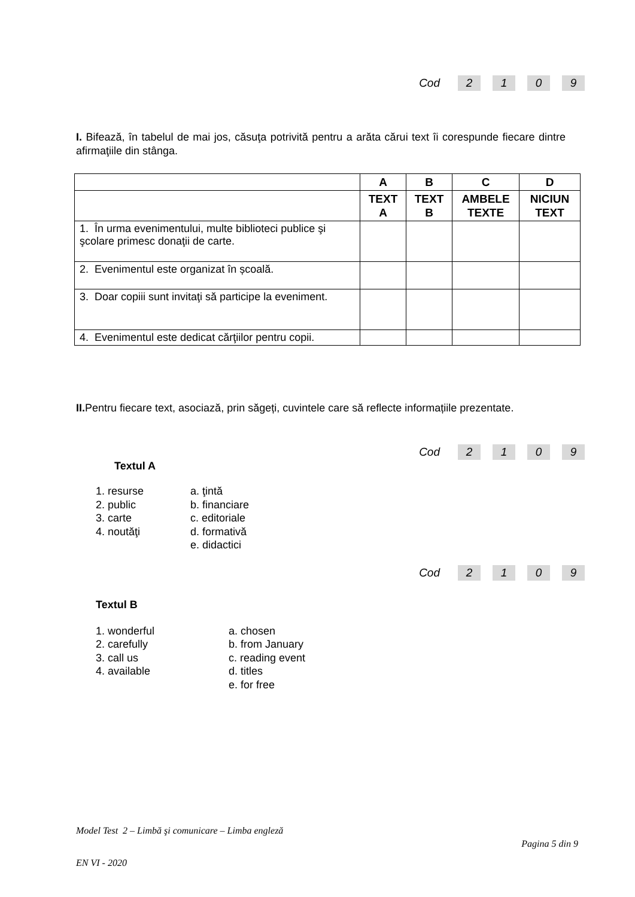Cod 2109
I. Bifează, în tabelul de mai jos, căsuţa potrivită pentru a arăta cărui text îi corespunde fiecare dintre afirmaţiile din stânga.
| | A | B | C | D |
| --- | --- | --- | --- | --- |
| | TEXT A | TEXT B | AMBELE TEXTE | NICIUN TEXT |
| 1. În urma evenimentului, multe biblioteci publice şi şcolare primesc donaţii de carte. | | | | |
| 2. Evenimentul este organizat în școală. | | | | |
| 3. Doar copiii sunt invitaţi să participe la eveniment. | | | | |
| 4. Evenimentul este dedicat cărţiilor pentru copii. | | | | |
II. Pentru fiecare text, asociază, prin săgeți, cuvintele care să reflecte informațiile prezentate.
Cod 2109
Textul A
1. resurse
2. public
3. carte
4. noutăţi
a. ţintă
b. financiare
c. editoriale
d. formativă
e. didactici
Cod 2109
Textul B
1. wonderful
2. carefully
3. call us
4. available
a. chosen
b. from January
c. reading event
d. titles
e. for free
Model Test 2 – Limbă şi comunicare – Limba engleză
Pagina 5 din 9
EN VI - 2020